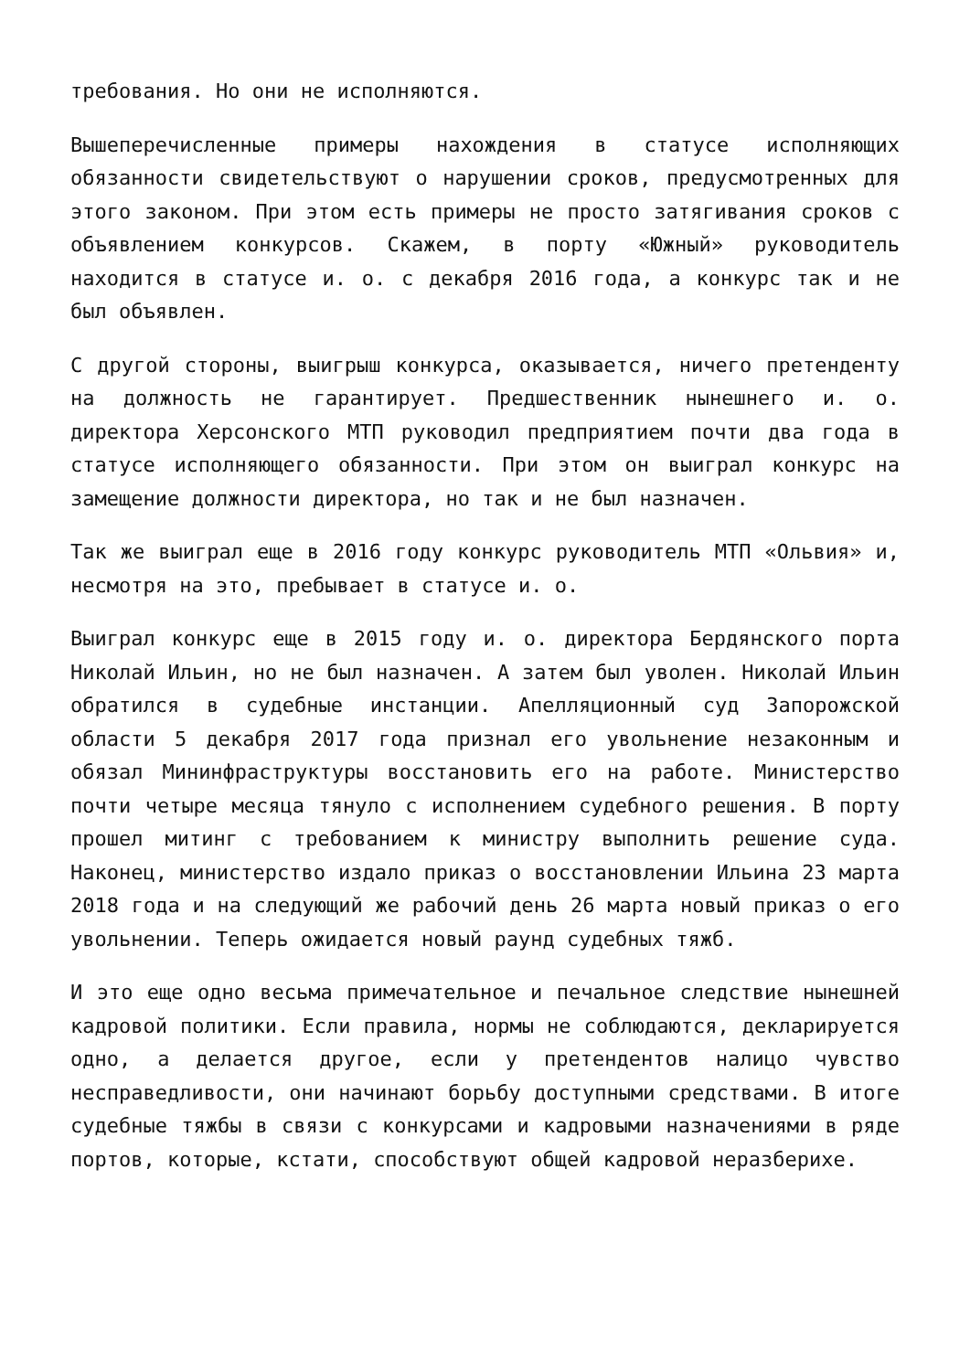требования. Но они не исполняются.
Вышеперечисленные примеры нахождения в статусе исполняющих обязанности свидетельствуют о нарушении сроков, предусмотренных для этого законом. При этом есть примеры не просто затягивания сроков с объявлением конкурсов. Скажем, в порту «Южный» руководитель находится в статусе и. о. с декабря 2016 года, а конкурс так и не был объявлен.
С другой стороны, выигрыш конкурса, оказывается, ничего претенденту на должность не гарантирует. Предшественник нынешнего и. о. директора Херсонского МТП руководил предприятием почти два года в статусе исполняющего обязанности. При этом он выиграл конкурс на замещение должности директора, но так и не был назначен.
Так же выиграл еще в 2016 году конкурс руководитель МТП «Ольвия» и, несмотря на это, пребывает в статусе и. о.
Выиграл конкурс еще в 2015 году и. о. директора Бердянского порта Николай Ильин, но не был назначен. А затем был уволен. Николай Ильин обратился в судебные инстанции. Апелляционный суд Запорожской области 5 декабря 2017 года признал его увольнение незаконным и обязал Мининфраструктуры восстановить его на работе. Министерство почти четыре месяца тянуло с исполнением судебного решения. В порту прошел митинг с требованием к министру выполнить решение суда. Наконец, министерство издало приказ о восстановлении Ильина 23 марта 2018 года и на следующий же рабочий день 26 марта новый приказ о его увольнении. Теперь ожидается новый раунд судебных тяжб.
И это еще одно весьма примечательное и печальное следствие нынешней кадровой политики. Если правила, нормы не соблюдаются, декларируется одно, а делается другое, если у претендентов налицо чувство несправедливости, они начинают борьбу доступными средствами. В итоге судебные тяжбы в связи с конкурсами и кадровыми назначениями в ряде портов, которые, кстати, способствуют общей кадровой неразберихе.